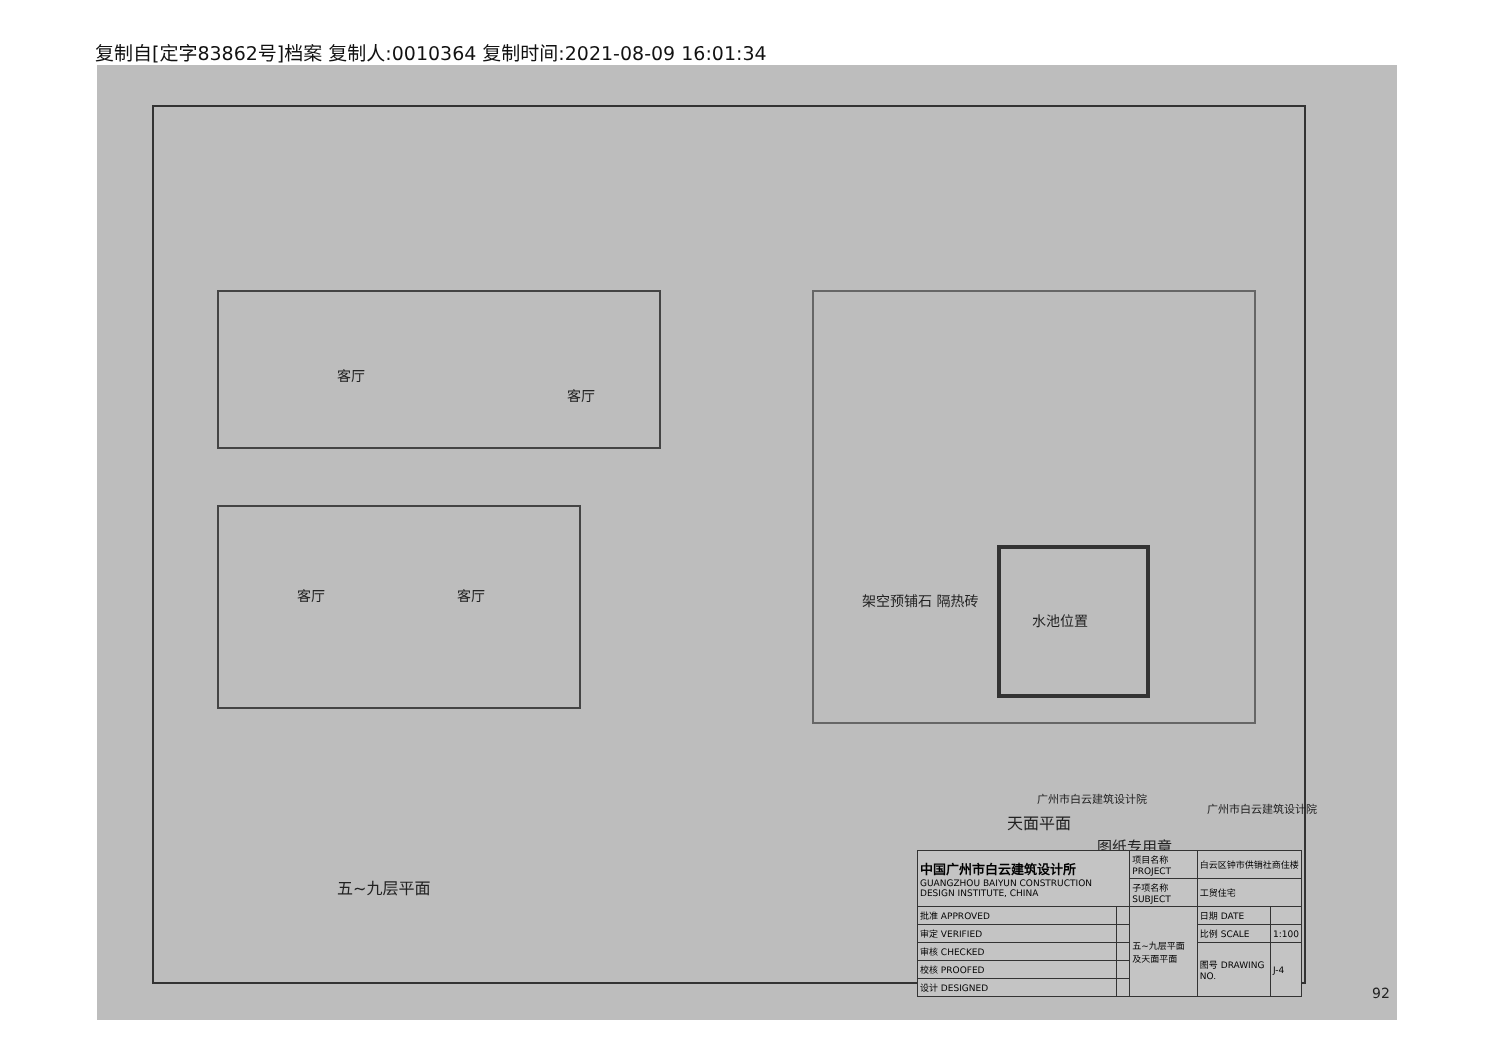复制自[定字83862号]档案 复制人:0010364 复制时间:2021-08-09 16:01:34
水池位置
架空预铺石 隔热砖
客厅
客厅
客厅 客厅
五~九层平面
天面平面
广州市白云建筑设计院
广州市白云建筑设计院
图纸专用章
| 中国广州市白云建筑设计所 GUANGZHOU BAIYUN CONSTRUCTION DESIGN INSTITUTE, CHINA | | 项目名称 PROJECT | 白云区钟市供销社商住楼 | |
| | | 子项名称 SUBJECT | 工贸住宅 | |
| 批准 APPROVED | | 五~九层平面 及天面平面 | 日期 DATE | |
| 审定 VERIFIED | | | 比例 SCALE | 1:100 |
| 审核 CHECKED | | | 图号 DRAWING NO. | J-4 |
| 校核 PROOFED | | | | |
| 设计 DESIGNED | | | | |
92